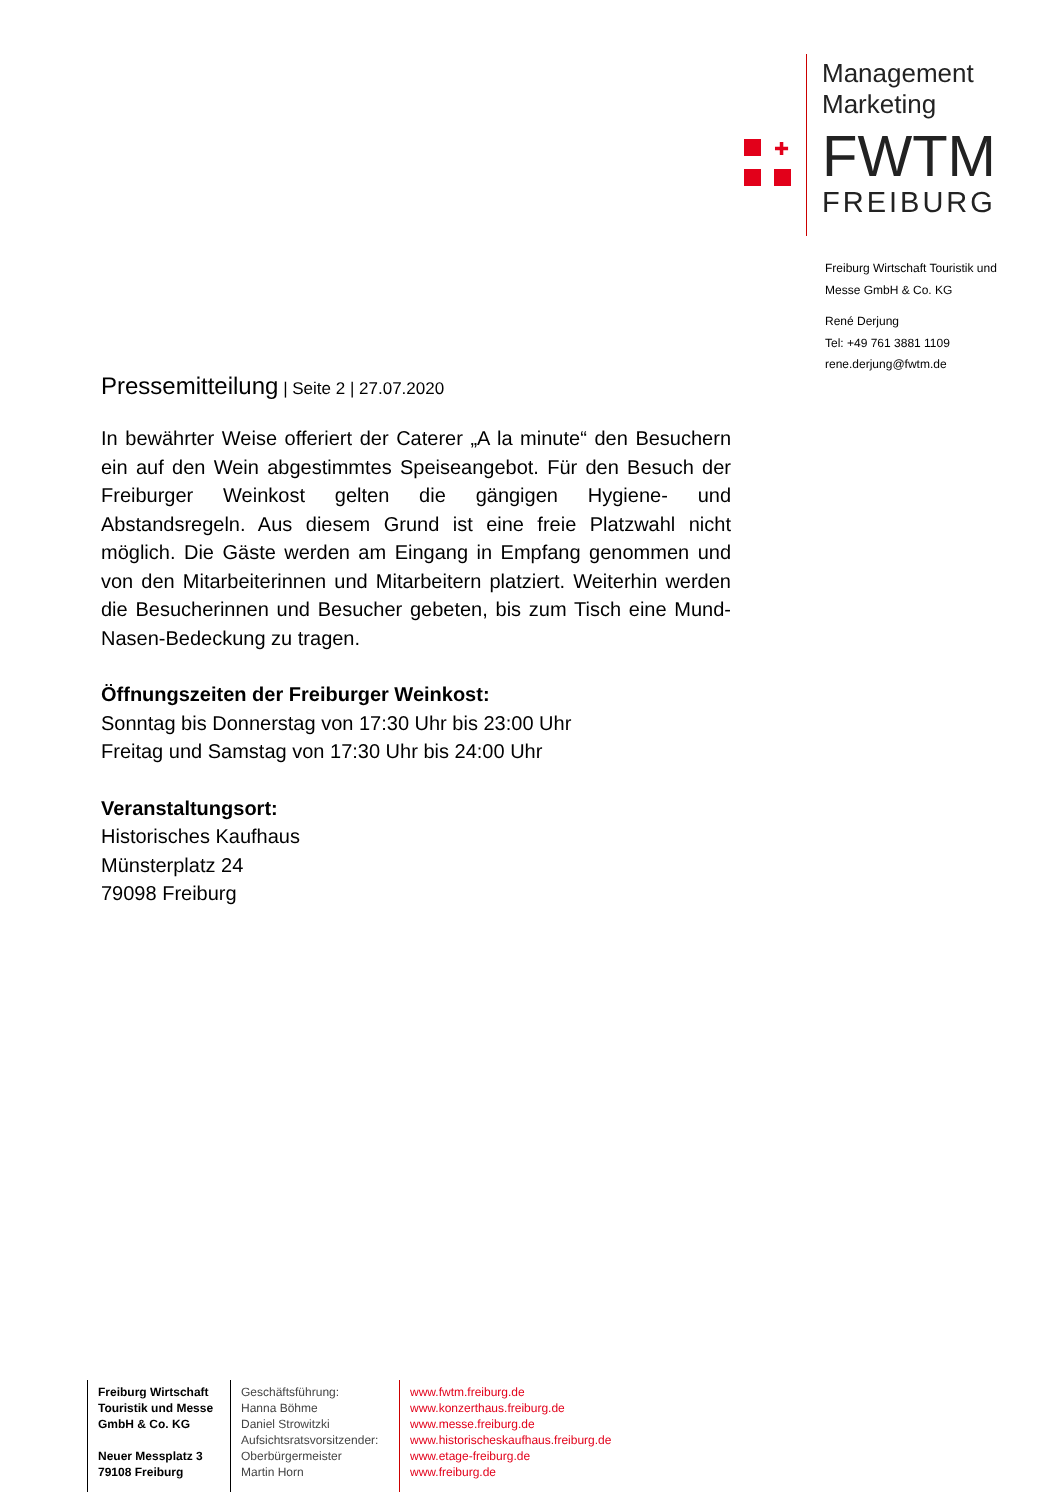✚
Management
Marketing
FWTM
FREIBURG
Freiburg Wirtschaft Touristik und
Messe GmbH & Co. KG
René Derjung
Tel: +49 761 3881 1109
rene.derjung@fwtm.de
Pressemitteilung | Seite 2 | 27.07.2020
In bewährter Weise offeriert der Caterer „A la minute“ den Besuchern ein auf den Wein abgestimmtes Speiseangebot. Für den Besuch der Freiburger Weinkost gelten die gängigen Hygiene- und Abstandsregeln. Aus diesem Grund ist eine freie Platzwahl nicht möglich. Die Gäste werden am Eingang in Empfang genommen und von den Mitarbeiterinnen und Mitarbeitern platziert. Weiterhin werden die Besucherinnen und Besucher gebeten, bis zum Tisch eine Mund-Nasen-Bedeckung zu tragen.
Öffnungszeiten der Freiburger Weinkost:
Sonntag bis Donnerstag von 17:30 Uhr bis 23:00 Uhr
Freitag und Samstag von 17:30 Uhr bis 24:00 Uhr
Veranstaltungsort:
Historisches Kaufhaus
Münsterplatz 24
79098 Freiburg
Freiburg Wirtschaft Touristik und Messe GmbH & Co. KG
Neuer Messplatz 3
79108 Freiburg
Geschäftsführung:
Hanna Böhme
Daniel Strowitzki
Aufsichtsratsvorsitzender:
Oberbürgermeister
Martin Horn
www.fwtm.freiburg.de
www.konzerthaus.freiburg.de
www.messe.freiburg.de
www.historischeskaufhaus.freiburg.de
www.etage-freiburg.de
www.freiburg.de